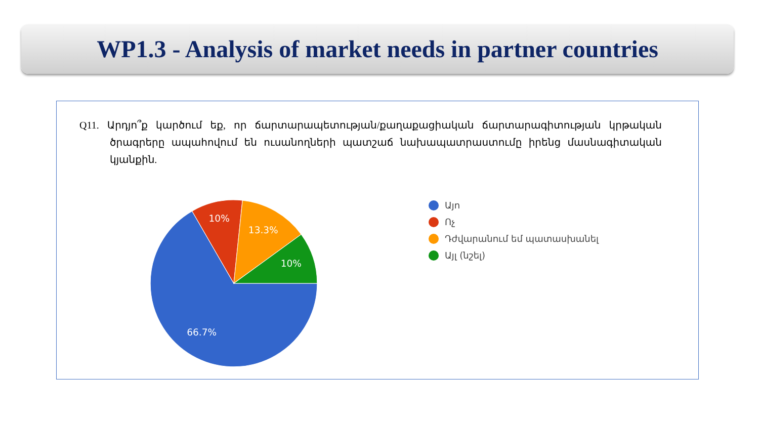WP1.3 - Analysis of market needs in partner countries
Q11. Արդյո՞ք կարծում եք, որ ճարտարապետության/քաղաքացիական ճարտարագիտության կրթական ծրագրերը ապահովում են ուսանողների պատշաճ նախապատրաստումը իրենց մասնագիտական կյանքին.
66.7%
10%
13.3%
10%
Այո
Ոչ
Դժվարանում եմ պատասխանել
Այլ (նշել)